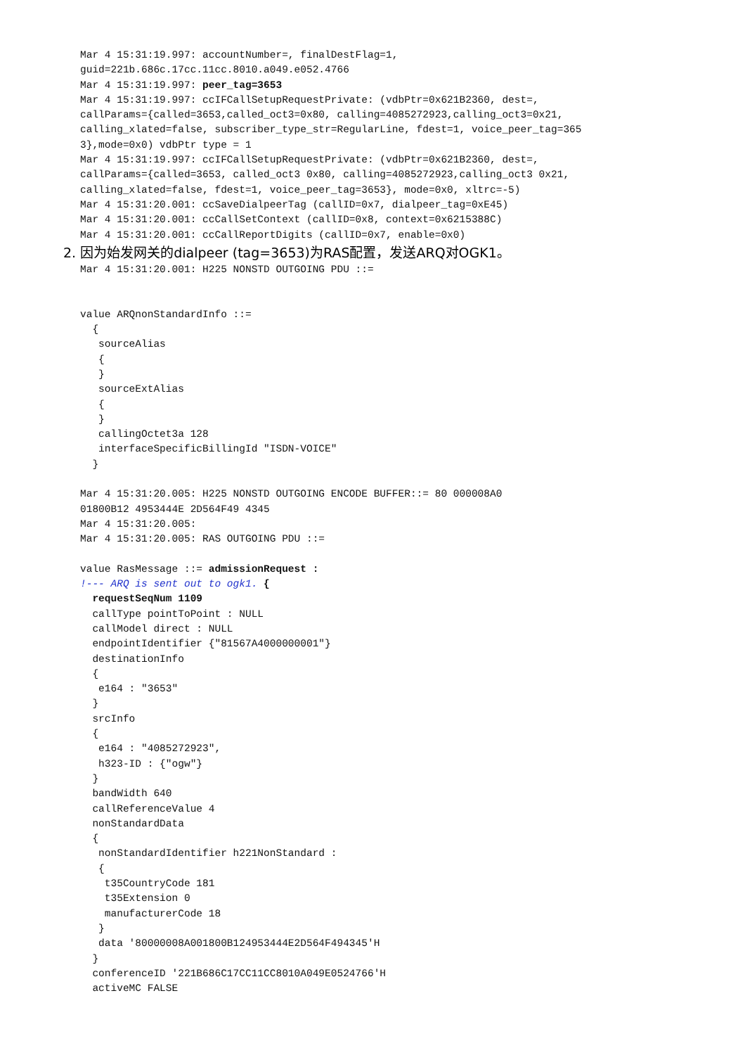Mar 4 15:31:19.997: accountNumber=, finalDestFlag=1,
guid=221b.686c.17cc.11cc.8010.a049.e052.4766
Mar 4 15:31:19.997: peer_tag=3653
Mar 4 15:31:19.997: ccIFCallSetupRequestPrivate: (vdbPtr=0x621B2360, dest=,
callParams={called=3653,called_oct3=0x80, calling=4085272923,calling_oct3=0x21,
calling_xlated=false, subscriber_type_str=RegularLine, fdest=1, voice_peer_tag=365
3},mode=0x0) vdbPtr type = 1
Mar 4 15:31:19.997: ccIFCallSetupRequestPrivate: (vdbPtr=0x621B2360, dest=,
callParams={called=3653, called_oct3 0x80, calling=4085272923,calling_oct3 0x21,
calling_xlated=false, fdest=1, voice_peer_tag=3653}, mode=0x0, xltrc=-5)
Mar 4 15:31:20.001: ccSaveDialpeerTag (callID=0x7, dialpeer_tag=0xE45)
Mar 4 15:31:20.001: ccCallSetContext (callID=0x8, context=0x6215388C)
Mar 4 15:31:20.001: ccCallReportDigits (callID=0x7, enable=0x0)
2. 因为始发网关的dialpeer (tag=3653)为RAS配置，发送ARQ对OGK1。
Mar 4 15:31:20.001: H225 NONSTD OUTGOING PDU ::=


value ARQnonStandardInfo ::=
  {
   sourceAlias
   {
   }
   sourceExtAlias
   {
   }
   callingOctet3a 128
   interfaceSpecificBillingId "ISDN-VOICE"
  }

Mar 4 15:31:20.005: H225 NONSTD OUTGOING ENCODE BUFFER::= 80 000008A0
01800B12 4953444E 2D564F49 4345
Mar 4 15:31:20.005:
Mar 4 15:31:20.005: RAS OUTGOING PDU ::=

value RasMessage ::= admissionRequest :
!--- ARQ is sent out to ogk1. {
  requestSeqNum 1109
  callType pointToPoint : NULL
  callModel direct : NULL
  endpointIdentifier {"81567A4000000001"}
  destinationInfo
  {
   e164 : "3653"
  }
  srcInfo
  {
   e164 : "4085272923",
   h323-ID : {"ogw"}
  }
  bandWidth 640
  callReferenceValue 4
  nonStandardData
  {
   nonStandardIdentifier h221NonStandard :
   {
    t35CountryCode 181
    t35Extension 0
    manufacturerCode 18
   }
   data '80000008A001800B124953444E2D564F494345'H
  }
  conferenceID '221B686C17CC11CC8010A049E0524766'H
  activeMC FALSE